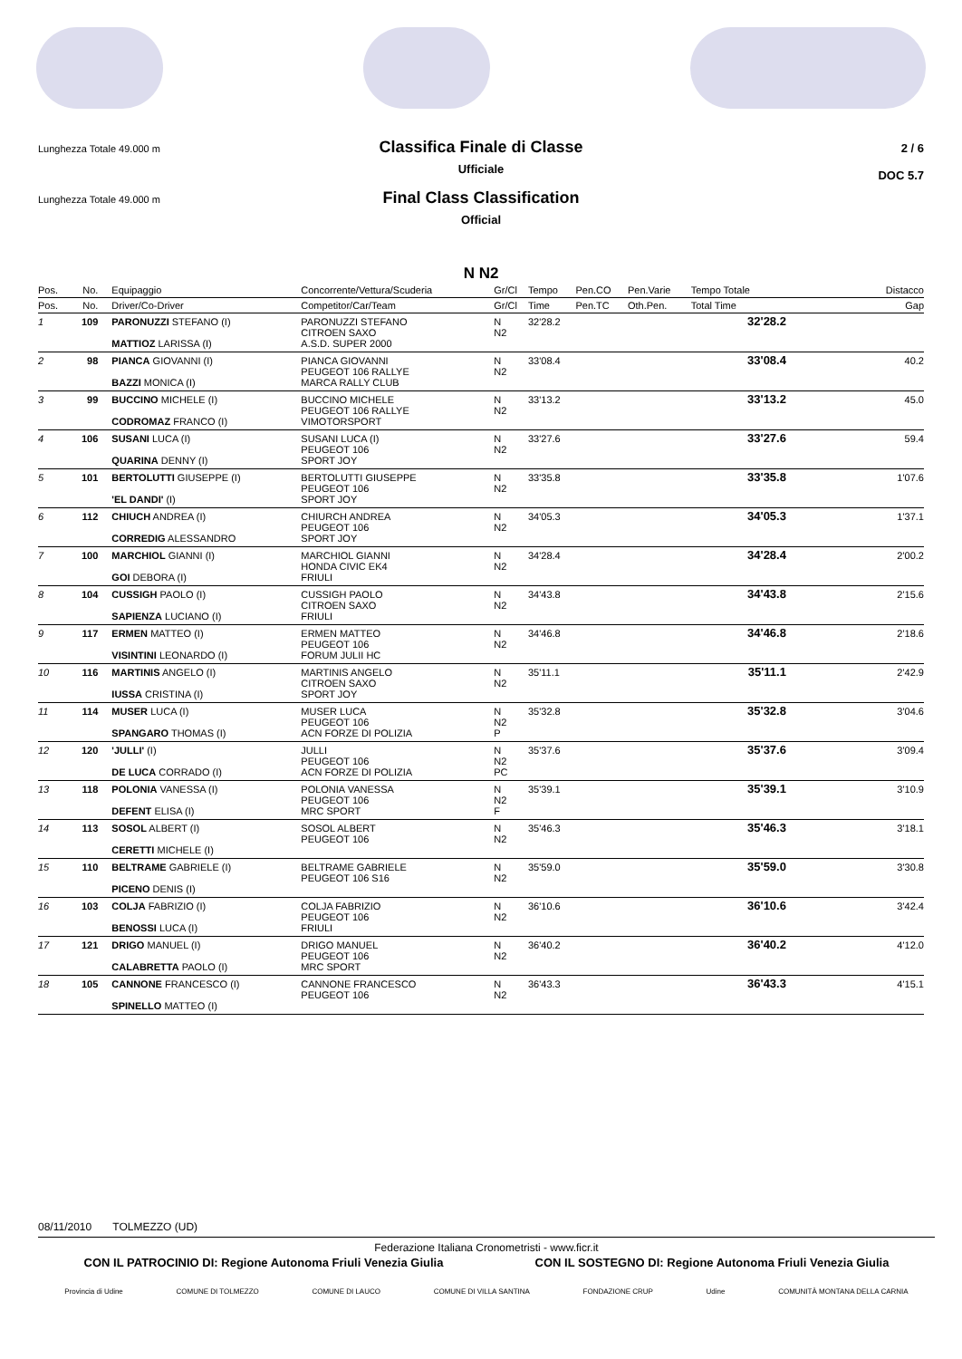Lunghezza Totale 49.000 m
Classifica Finale di Classe
Ufficiale
2 / 6
DOC 5.7
Lunghezza Totale 49.000 m
Final Class Classification
Official
N N2
| Pos. | No. | Equipaggio | Concorrente/Vettura/Scuderia | Gr/Cl | Tempo | Pen.CO | Pen.Varie | Tempo Totale | Distacco |
| --- | --- | --- | --- | --- | --- | --- | --- | --- | --- |
| Pos. | No. | Driver/Co-Driver | Competitor/Car/Team | Gr/Cl | Time | Pen.TC | Oth.Pen. | Total Time | Gap |
| 1 | 109 | PARONUZZI STEFANO (I) MATTIOZ LARISSA (I) | PARONUZZI STEFANO CITROEN SAXO A.S.D. SUPER 2000 | N N2 | 32'28.2 | | | 32'28.2 | |
| 2 | 98 | PIANCA GIOVANNI (I) BAZZI MONICA (I) | PIANCA GIOVANNI PEUGEOT 106 RALLYE MARCA RALLY CLUB | N N2 | 33'08.4 | | | 33'08.4 | 40.2 |
| 3 | 99 | BUCCINO MICHELE (I) CODROMAZ FRANCO (I) | BUCCINO MICHELE PEUGEOT 106 RALLYE VIMOTORSPORT | N N2 | 33'13.2 | | | 33'13.2 | 45.0 |
| 4 | 106 | SUSANI LUCA (I) QUARINA DENNY (I) | SUSANI LUCA (I) PEUGEOT 106 SPORT JOY | N N2 | 33'27.6 | | | 33'27.6 | 59.4 |
| 5 | 101 | BERTOLUTTI GIUSEPPE (I) 'EL DANDI' (I) | BERTOLUTTI GIUSEPPE PEUGEOT 106 SPORT JOY | N N2 | 33'35.8 | | | 33'35.8 | 1'07.6 |
| 6 | 112 | CHIUCH ANDREA (I) CORREDIG ALESSANDRO | CHIURCH ANDREA PEUGEOT 106 SPORT JOY | N N2 | 34'05.3 | | | 34'05.3 | 1'37.1 |
| 7 | 100 | MARCHIOL GIANNI (I) GOI DEBORA (I) | MARCHIOL GIANNI HONDA CIVIC EK4 FRIULI | N N2 | 34'28.4 | | | 34'28.4 | 2'00.2 |
| 8 | 104 | CUSSIGH PAOLO (I) SAPIENZA LUCIANO (I) | CUSSIGH PAOLO CITROEN SAXO FRIULI | N N2 | 34'43.8 | | | 34'43.8 | 2'15.6 |
| 9 | 117 | ERMEN MATTEO (I) VISINTINI LEONARDO (I) | ERMEN MATTEO PEUGEOT 106 FORUM JULII HC | N N2 | 34'46.8 | | | 34'46.8 | 2'18.6 |
| 10 | 116 | MARTINIS ANGELO (I) IUSSA CRISTINA (I) | MARTINIS ANGELO CITROEN SAXO SPORT JOY | N N2 | 35'11.1 | | | 35'11.1 | 2'42.9 |
| 11 | 114 | MUSER LUCA (I) SPANGARO THOMAS (I) | MUSER LUCA PEUGEOT 106 ACN FORZE DI POLIZIA | N N2 P | 35'32.8 | | | 35'32.8 | 3'04.6 |
| 12 | 120 | 'JULLI' (I) DE LUCA CORRADO (I) | JULLI PEUGEOT 106 ACN FORZE DI POLIZIA | N N2 PC | 35'37.6 | | | 35'37.6 | 3'09.4 |
| 13 | 118 | POLONIA VANESSA (I) DEFENT ELISA (I) | POLONIA VANESSA PEUGEOT 106 MRC SPORT | N N2 F | 35'39.1 | | | 35'39.1 | 3'10.9 |
| 14 | 113 | SOSOL ALBERT (I) CERETTI MICHELE (I) | SOSOL ALBERT PEUGEOT 106 | N N2 | 35'46.3 | | | 35'46.3 | 3'18.1 |
| 15 | 110 | BELTRAME GABRIELE (I) PICENO DENIS (I) | BELTRAME GABRIELE PEUGEOT 106 S16 | N N2 | 35'59.0 | | | 35'59.0 | 3'30.8 |
| 16 | 103 | COLJA FABRIZIO (I) BENOSSI LUCA (I) | COLJA FABRIZIO PEUGEOT 106 FRIULI | N N2 | 36'10.6 | | | 36'10.6 | 3'42.4 |
| 17 | 121 | DRIGO MANUEL (I) CALABRETTA PAOLO (I) | DRIGO MANUEL PEUGEOT 106 MRC SPORT | N N2 | 36'40.2 | | | 36'40.2 | 4'12.0 |
| 18 | 105 | CANNONE FRANCESCO (I) SPINELLO MATTEO (I) | CANNONE FRANCESCO PEUGEOT 106 | N N2 | 36'43.3 | | | 36'43.3 | 4'15.1 |
08/11/2010 TOLMEZZO (UD)
Federazione Italiana Cronometristi - www.ficr.it
CON IL PATROCINIO DI: Regione Autonoma Friuli Venezia Giulia CON IL SOSTEGNO DI: Regione Autonoma Friuli Venezia Giulia
Provincia di Udine COMUNE DI TOLMEZZO COMUNE DI LAUCO COMUNE DI VILLA SANTINA FONDAZIONE CRUP Udine COMUNITÀ MONTANA DELLA CARNIA